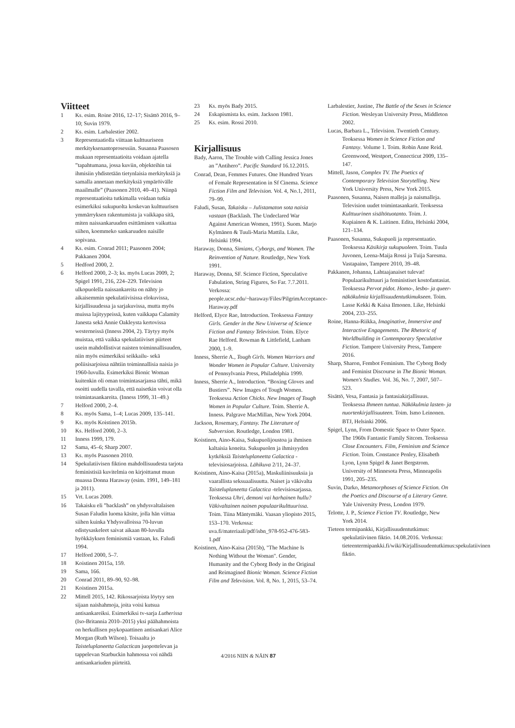Viitteet
1 Ks. esim. Roine 2016, 12–17; Sisättö 2016, 9–10; Suvin 1979.
2 Ks. esim. Larbalestier 2002.
3 Representaatiolla viittaan kulttuuriseen merkityksenantoprosessiin. Susanna Paasosen mukaan representaatioita voidaan ajatella ”tapahtumana, jossa kuviin, objekteihin tai ihmisiin yhdistetään tietynlaisia merkityksiä ja samalla annetaan merkityksiä ympäröivälle maailmalle” (Paasonen 2010, 40–41). Niinpä representaatioita tutkimalla voidaan tutkia esimerkiksi sukupuolta koskevan kulttuurisen ymmärryksen rakentumista ja vaikkapa sitä, miten naissankaruuden esittäminen vaikuttaa siihen, koemmeko sankaruuden naisille sopivana.
4 Ks. esim. Conrad 2011; Paasonen 2004; Pakkanen 2004.
5 Hedford 2000, 2.
6 Helford 2000, 2–3; ks. myös Lucas 2009, 2; Spigel 1991, 216, 224–229. Television ulkopuolella naissankareita on nähty jo aikaisemmin spekulatiivisissa elokuvissa, kirjallisuudessa ja sarjakuvissa, mutta myös muissa lajityypeissä, kuten vaikkapa Calamity Janesta sekä Annie Oakleysta kertovissa westerneissä (Inness 2004, 2). Täytyy myös muistaa, että vaikka spekulatiiviset piirteet usein mahdollistivat naisten toiminnallisuuden, niin myös esimerkiksi seikkailu- sekä poliisisarjoissa nähtiin toiminnallisia naisia jo 1960-luvulla. Esimerkiksi Bionic Woman kuitenkin oli oman toimintasarjansa tähti, mikä osoitti uudella tavalla, että naisetkin voivat olla toimintasankareita. (Inness 1999, 31–49.)
7 Helford 2000, 2–4.
8 Ks. myös Sama, 1–4; Lucas 2009, 135–141.
9 Ks. myös Koistinen 2015b.
10 Ks. Helford 2000, 2–3.
11 Inness 1999, 179.
12 Sama, 45–6; Sharp 2007.
13 Ks. myös Paasonen 2010.
14 Spekulatiivisen fiktion mahdollisuudesta tarjota feministisiä kuvitelmia on kirjoittanut muun muassa Donna Haraway (esim. 1991, 149–181 ja 2011).
15 Vrt. Lucas 2009.
16 Takaisku eli ”backlash” on yhdysvaltalaisen Susan Faludin luoma käsite, jolla hän viittaa siihen kuinka Yhdysvalloissa 70-luvun edistysaskeleet saivat aikaan 80-luvulla hyökkäyksen feminismiä vastaan, ks. Faludi 1994.
17 Helford 2000, 5–7.
18 Koistinen 2015a, 159.
19 Sama, 166.
20 Conrad 2011, 89–90, 92–98.
21 Koistinen 2015a.
22 Mittell 2015, 142. Rikossarjoista löytyy sen sijaan naishahmoja, joita voisi kutsua antisankareiksi. Esimerkiksi tv-sarja Lutherissa (Iso-Britannia 2010–2015) yksi päähahmoista on herkullisen psykopaattinen antisankari Alice Morgan (Ruth Wilson). Toisaalta jo Taisteluplaneetta Galactican juopottelevan ja tappelevan Starbuckin hahmossa voi nähdä antisankariuden piirteitä.
23 Ks. myös Bady 2015.
24 Eskapismista ks. esim. Jackson 1981.
25 Ks. esim. Rossi 2010.
Kirjallisuus
Bady, Aaron, The Trouble with Calling Jessica Jones an ”Antihero”. Pacific Standard 16.12.2015.
Conrad, Dean, Femmes Futures. One Hundred Years of Female Representation in Sf Cinema. Science Fiction Film and Television. Vol. 4, No.1, 2011, 79–99.
Faludi, Susan, Takaisku – Julistamaton sota naisia vastaan (Backlash. The Undeclared War Against American Women, 1991). Suom. Marjo Kylmänen & Tuuli-Maria Mattila. Like, Helsinki 1994.
Haraway, Donna, Simians, Cyborgs, and Women. The Reinvention of Nature. Routledge, New York 1991.
Haraway, Donna, SF. Science Fiction, Speculative Fabulation, String Figures, So Far. 7.7.2011. Verkossa: people.ucsc.edu/~haraway/Files/PilgrimAcceptance-Haraway.pdf
Helford, Elyce Rae, Introduction. Teoksessa Fantasy Girls. Gender in the New Universe of Science Fiction and Fantasy Television. Toim. Elyce Rae Helford. Rowman & Littlefield, Lanham 2000, 1–9.
Inness, Sherrie A., Tough Girls. Women Warriors and Wonder Women in Popular Culture. University of Pennsylvania Press, Philadelphia 1999.
Inness, Sherrie A., Introduction. “Boxing Gloves and Bustiers”. New Images of Tough Women. Teoksessa Action Chicks. New Images of Tough Women in Popular Culture. Toim. Sherrie A. Inness. Palgrave MacMillan, New York 2004.
Jackson, Rosemary, Fantasy. The Literature of Subversion. Routledge, London 1981.
Koistinen, Aino-Kaisa, Sukupuolijoustoa ja ihmisen kaltaisia koneita. Sukupuolen ja ihmisyyden kytköksiä Taisteluplaneetta Galactica -televisiosarjoissa. Lähikuva 2/11, 24–37.
Koistinen, Aino-Kaisa (2015a), Maskuliinisuuksia ja vaarallista seksuaalisuutta. Naiset ja väkivalta Taisteluplaneetta Galactica -televisiosarjassa. Teoksessa Uhri, demoni vai harhainen hullu? Väkivaltainen nainen populaarikulttuurissa. Toim. Tiina Mäntymäki. Vaasan yliopisto 2015, 153–170. Verkossa: uva.fi/materiaali/pdf/isbn_978-952-476-583-1.pdf
Koistinen, Aino-Kaisa (2015b), "The Machine Is Nothing Without the Woman". Gender, Humanity and the Cyborg Body in the Original and Reimagined Bionic Woman. Science Fiction Film and Television. Vol. 8, No. 1, 2015, 53–74.
Larbalestier, Justine, The Battle of the Sexes in Science Fiction. Wesleyan University Press, Middleton 2002.
Lucas, Barbara L., Television. Twentieth Century. Teoksessa Women in Science Fiction and Fantasy. Volume 1. Toim. Robin Anne Reid. Greenwood, Westport, Connecticut 2009, 135–147.
Mittell, Jason, Complex TV. The Poetics of Contemporary Television Storytelling. New York University Press, New York 2015.
Paasonen, Susanna, Naisen malleja ja naismalleja. Television uudet toimintasankarit. Teoksessa Kulttuurinen sisältötuotanto. Toim. J. Kupiainen & K. Laitinen. Edita, Helsinki 2004, 121–134.
Paasonen, Susanna, Sukupuoli ja representaatio. Teoksessa Käsikirja sukupuoleen. Toim. Tuula Juvonen, Leena-Maija Rossi ja Tuija Saresma. Vastapaino, Tampere 2010, 39–48.
Pakkanen, Johanna, Lahtaajanaiset tulevat! Populaarikulttuuri ja feministiset kostofantasiat. Teoksessa Pervot pidot. Homo-, lesbo- ja queer-näkökulmia kirjallisuudentutkimukseen. Toim. Lasse Kekki & Kaisa Ilmonen. Like, Helsinki 2004, 233–255.
Roine, Hanna-Riikka, Imaginative, Immersive and Interactive Engagements. The Rhetoric of Worldbuilding in Contemporary Speculative Fiction. Tampere University Press, Tampere 2016.
Sharp, Sharon, Fembot Feminism. The Cyborg Body and Feminist Discourse in The Bionic Woman. Women's Studies. Vol. 36, No. 7, 2007, 507–523.
Sisättö, Vesa, Fantasia ja fantasiakirjallisuus. Teoksessa Ihmeen tuntua. Näkökulmia lasten- ja nuortenkirjallisuuteen. Toim. Ismo Leinonen. BTJ, Helsinki 2006.
Spigel, Lynn, From Domestic Space to Outer Space. The 1960s Fantastic Family Sitcom. Teoksessa Close Encounters. Film, Feminism and Science Fiction. Toim. Constance Penley, Elisabeth Lyon, Lynn Spigel & Janet Bergstrom. University of Minnesota Press, Minneapolis 1991, 205–235.
Suvin, Darko, Metamorphoses of Science Fiction. On the Poetics and Discourse of a Literary Genre. Yale University Press, London 1979.
Telotte, J. P., Science Fiction TV. Routledge, New York 2014.
Tieteen termipankki, Kirjallisuudentutkimus: spekulatiivinen fiktio. 14.08.2016. Verkossa: tieteentermipankki.fi/wiki/Kirjallisuudentutkimus:spekulatiivinen fiktio.
4/2016 NIIN & NÄIN 87